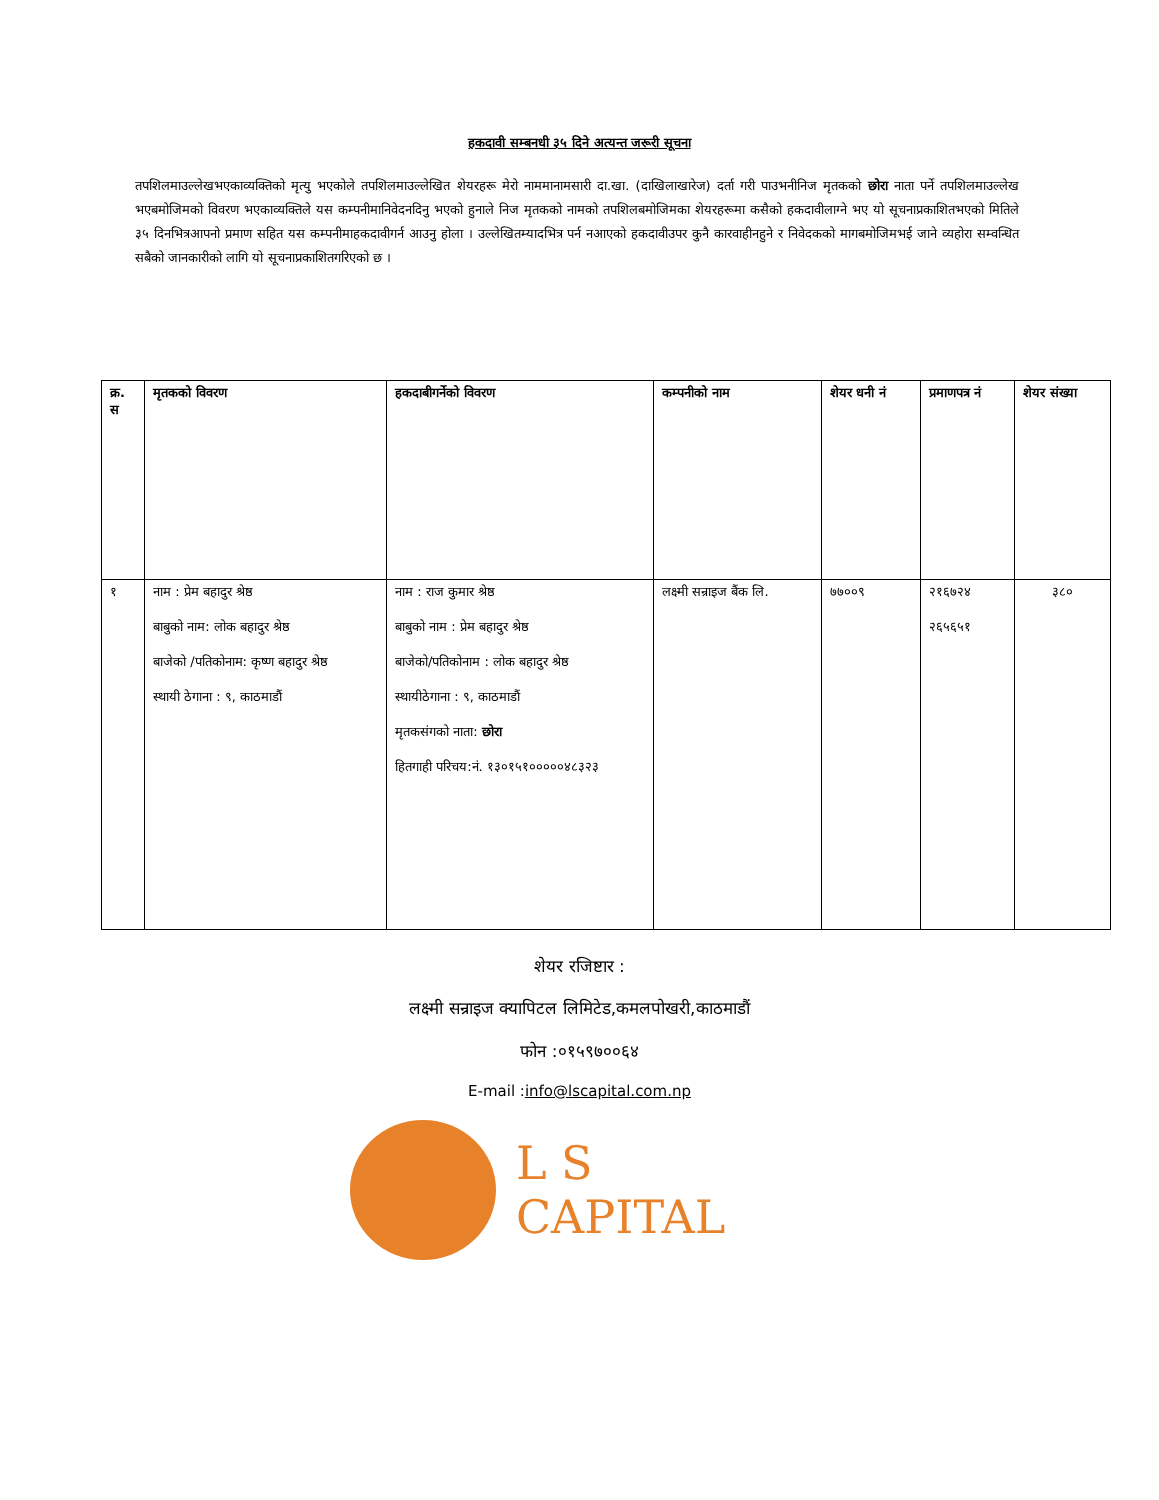हकदावी सम्बनधी ३५ दिने अत्यन्त जरूरी सूचना
तपशिलमाउल्लेखभएकाव्यक्तिको मृत्यु भएकोले तपशिलमाउल्लेखित शेयरहरू मेरो नाममानामसारी दा.खा. (दाखिलाखारेज) दर्ता गरी पाउभनीनिज मृतकको छोरा नाता पर्ने तपशिलमाउल्लेख भएबमोजिमको विवरण भएकाव्यक्तिले यस कम्पनीमानिवेदनदिनु भएको हुनाले निज मृतकको नामको तपशिलबमोजिमका शेयरहरूमा कसैको हकदावीलाग्ने भए यो सूचनाप्रकाशितभएको मितिले ३५ दिनभित्रआपनो प्रमाण सहित यस कम्पनीमाहकदावीगर्न आउनु होला । उल्लेखितम्यादभित्र पर्न नआएको हकदावीउपर कुनै कारवाहीनहुने र निवेदकको मागबमोजिमभई जाने व्यहोरा सम्वन्धित सबैको जानकारीको लागि यो सूचनाप्रकाशितगरिएको छ ।
| क्र. स | मृतकको विवरण | हकदाबीगर्नेको विवरण | कम्पनीको नाम | शेयर धनी नं | प्रमाणपत्र नं | शेयर संख्या |
| --- | --- | --- | --- | --- | --- | --- |
| १ | नाम : प्रेम बहादुर श्रेष्ठ बाबुको नाम: लोक बहादुर श्रेष्ठ बाजेको /पतिकोनाम: कृष्ण बहादुर श्रेष्ठ स्थायी ठेगाना : ९, काठमाडौं | नाम : राज कुमार श्रेष्ठ बाबुको नाम : प्रेम बहादुर श्रेष्ठ बाजेको/पतिकोनाम : लोक बहादुर श्रेष्ठ स्थायीठेगाना : ९, काठमाडौं मृतकसंगको नाता: छोरा हितगाही परिचय:नं. १३०१५१०००००४८३२३ | लक्ष्मी सन्राइज बैंक लि. | ७७००९ | २१६७२४ २६५६५१ | ३८० |
शेयर रजिष्टार :
लक्ष्मी सन्राइज क्यापिटल लिमिटेड,कमलपोखरी,काठमाडौं
फोन :०१५९७००६४
E-mail :info@lscapital.com.np
L S CAPITAL